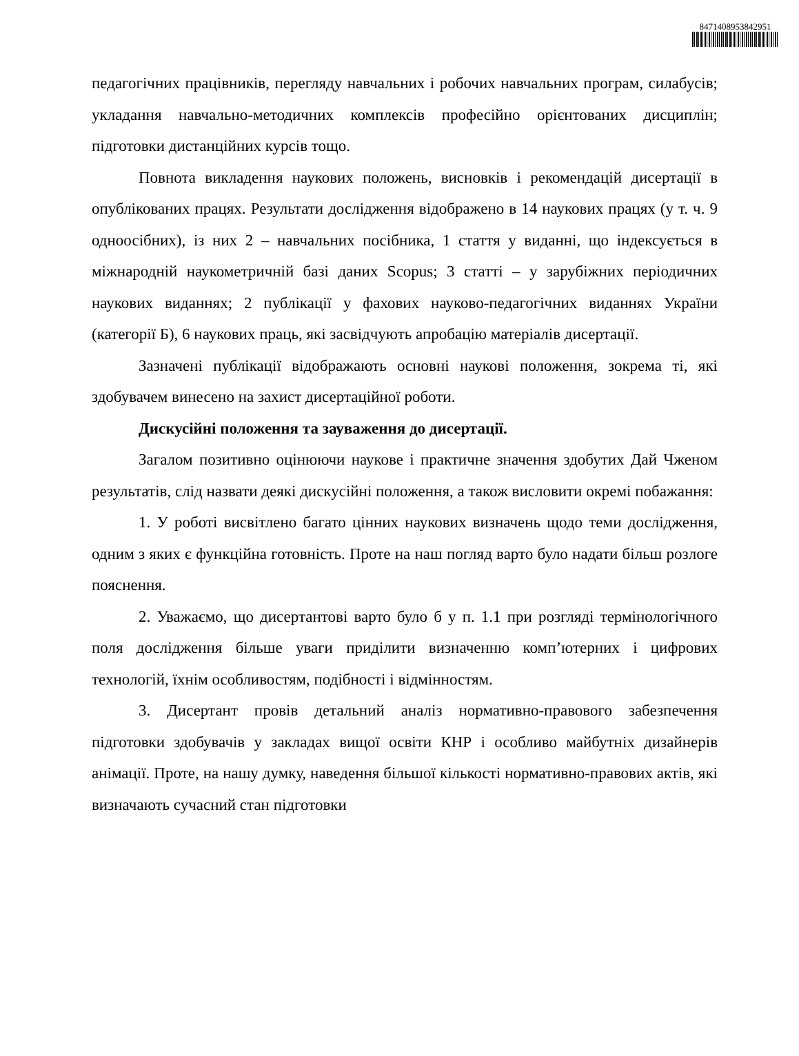8471408953842951
педагогічних працівників, перегляду навчальних і робочих навчальних програм, силабусів; укладання навчально-методичних комплексів професійно орієнтованих дисциплін; підготовки дистанційних курсів тощо.
Повнота викладення наукових положень, висновків і рекомендацій дисертації в опублікованих працях. Результати дослідження відображено в 14 наукових працях (у т. ч. 9 одноосібних), із них 2 – навчальних посібника, 1 стаття у виданні, що індексується в міжнародній наукометричній базі даних Scopus; 3 статті – у зарубіжних періодичних наукових виданнях; 2 публікації у фахових науково-педагогічних виданнях України (категорії Б), 6 наукових праць, які засвідчують апробацію матеріалів дисертації.
Зазначені публікації відображають основні наукові положення, зокрема ті, які здобувачем винесено на захист дисертаційної роботи.
Дискусійні положення та зауваження до дисертації.
Загалом позитивно оцінюючи наукове і практичне значення здобутих Дай Чженом результатів, слід назвати деякі дискусійні положення, а також висловити окремі побажання:
1. У роботі висвітлено багато цінних наукових визначень щодо теми дослідження, одним з яких є функційна готовність. Проте на наш погляд варто було надати більш розлоге пояснення.
2. Уважаємо, що дисертантові варто було б у п. 1.1 при розгляді термінологічного поля дослідження більше уваги приділити визначенню комп’ютерних і цифрових технологій, їхнім особливостям, подібності і відмінностям.
3. Дисертант провів детальний аналіз нормативно-правового забезпечення підготовки здобувачів у закладах вищої освіти КНР і особливо майбутніх дизайнерів анімації. Проте, на нашу думку, наведення більшої кількості нормативно-правових актів, які визначають сучасний стан підготовки